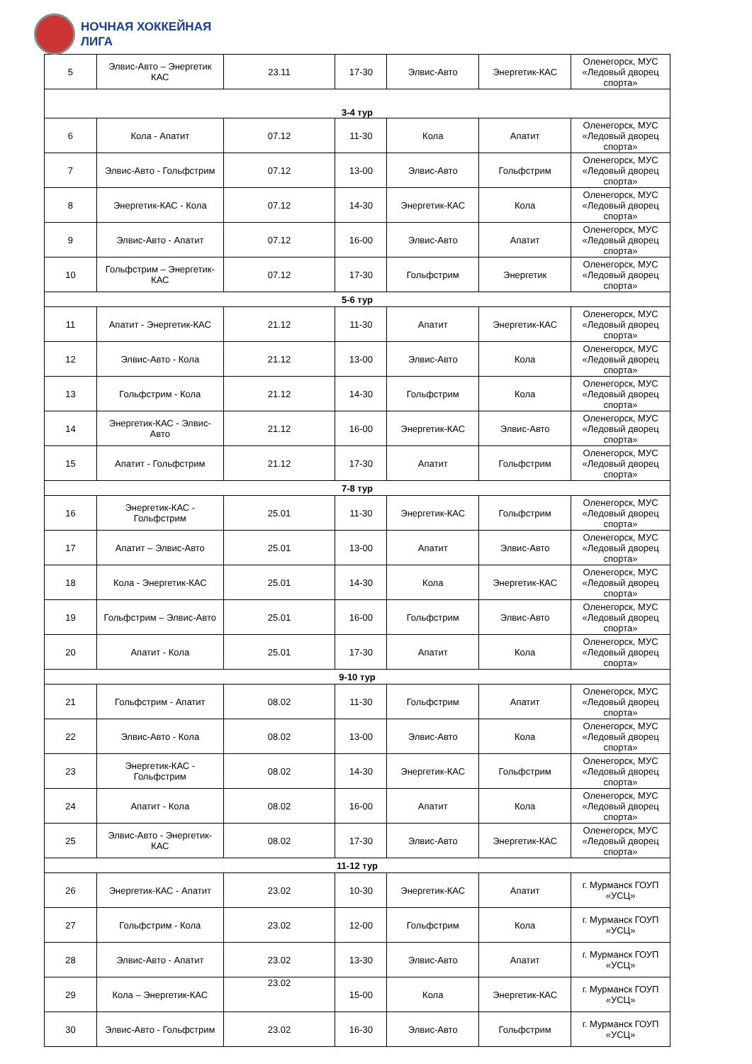НОЧНАЯ ХОККЕЙНАЯ
ЛИГА
| 5 | Элвис-Авто – Энергетик КАС | 23.11 | 17-30 | Элвис-Авто | Энергетик-КАС | Оленегорск, МУС «Ледовый дворец спорта» |
| 3-4 тур | | | | | | |
| 6 | Кола - Апатит | 07.12 | 11-30 | Кола | Апатит | Оленегорск, МУС «Ледовый дворец спорта» |
| 7 | Элвис-Авто - Гольфстрим | 07.12 | 13-00 | Элвис-Авто | Гольфстрим | Оленегорск, МУС «Ледовый дворец спорта» |
| 8 | Энергетик-КАС - Кола | 07.12 | 14-30 | Энергетик-КАС | Кола | Оленегорск, МУС «Ледовый дворец спорта» |
| 9 | Элвис-Авто - Апатит | 07.12 | 16-00 | Элвис-Авто | Апатит | Оленегорск, МУС «Ледовый дворец спорта» |
| 10 | Гольфстрим – Энергетик-КАС | 07.12 | 17-30 | Гольфстрим | Энергетик | Оленегорск, МУС «Ледовый дворец спорта» |
| 5-6 тур | | | | | | |
| 11 | Апатит - Энергетик-КАС | 21.12 | 11-30 | Апатит | Энергетик-КАС | Оленегорск, МУС «Ледовый дворец спорта» |
| 12 | Элвис-Авто - Кола | 21.12 | 13-00 | Элвис-Авто | Кола | Оленегорск, МУС «Ледовый дворец спорта» |
| 13 | Гольфстрим - Кола | 21.12 | 14-30 | Гольфстрим | Кола | Оленегорск, МУС «Ледовый дворец спорта» |
| 14 | Энергетик-КАС - Элвис-Авто | 21.12 | 16-00 | Энергетик-КАС | Элвис-Авто | Оленегорск, МУС «Ледовый дворец спорта» |
| 15 | Апатит - Гольфстрим | 21.12 | 17-30 | Апатит | Гольфстрим | Оленегорск, МУС «Ледовый дворец спорта» |
| 7-8 тур | | | | | | |
| 16 | Энергетик-КАС - Гольфстрим | 25.01 | 11-30 | Энергетик-КАС | Гольфстрим | Оленегорск, МУС «Ледовый дворец спорта» |
| 17 | Апатит – Элвис-Авто | 25.01 | 13-00 | Апатит | Элвис-Авто | Оленегорск, МУС «Ледовый дворец спорта» |
| 18 | Кола - Энергетик-КАС | 25.01 | 14-30 | Кола | Энергетик-КАС | Оленегорск, МУС «Ледовый дворец спорта» |
| 19 | Гольфстрим – Элвис-Авто | 25.01 | 16-00 | Гольфстрим | Элвис-Авто | Оленегорск, МУС «Ледовый дворец спорта» |
| 20 | Апатит - Кола | 25.01 | 17-30 | Апатит | Кола | Оленегорск, МУС «Ледовый дворец спорта» |
| 9-10 тур | | | | | | |
| 21 | Гольфстрим - Апатит | 08.02 | 11-30 | Гольфстрим | Апатит | Оленегорск, МУС «Ледовый дворец спорта» |
| 22 | Элвис-Авто - Кола | 08.02 | 13-00 | Элвис-Авто | Кола | Оленегорск, МУС «Ледовый дворец спорта» |
| 23 | Энергетик-КАС - Гольфстрим | 08.02 | 14-30 | Энергетик-КАС | Гольфстрим | Оленегорск, МУС «Ледовый дворец спорта» |
| 24 | Апатит - Кола | 08.02 | 16-00 | Апатит | Кола | Оленегорск, МУС «Ледовый дворец спорта» |
| 25 | Элвис-Авто - Энергетик-КАС | 08.02 | 17-30 | Элвис-Авто | Энергетик-КАС | Оленегорск, МУС «Ледовый дворец спорта» |
| 11-12 тур | | | | | | |
| 26 | Энергетик-КАС - Апатит | 23.02 | 10-30 | Энергетик-КАС | Апатит | г. Мурманск ГОУП «УСЦ» |
| 27 | Гольфстрим - Кола | 23.02 | 12-00 | Гольфстрим | Кола | г. Мурманск ГОУП «УСЦ» |
| 28 | Элвис-Авто - Апатит | 23.02 | 13-30 | Элвис-Авто | Апатит | г. Мурманск ГОУП «УСЦ» |
| 29 | Кола – Энергетик-КАС | 23.02 | 15-00 | Кола | Энергетик-КАС | г. Мурманск ГОУП «УСЦ» |
| 30 | Элвис-Авто - Гольфстрим | 23.02 | 16-30 | Элвис-Авто | Гольфстрим | г. Мурманск ГОУП «УСЦ» |